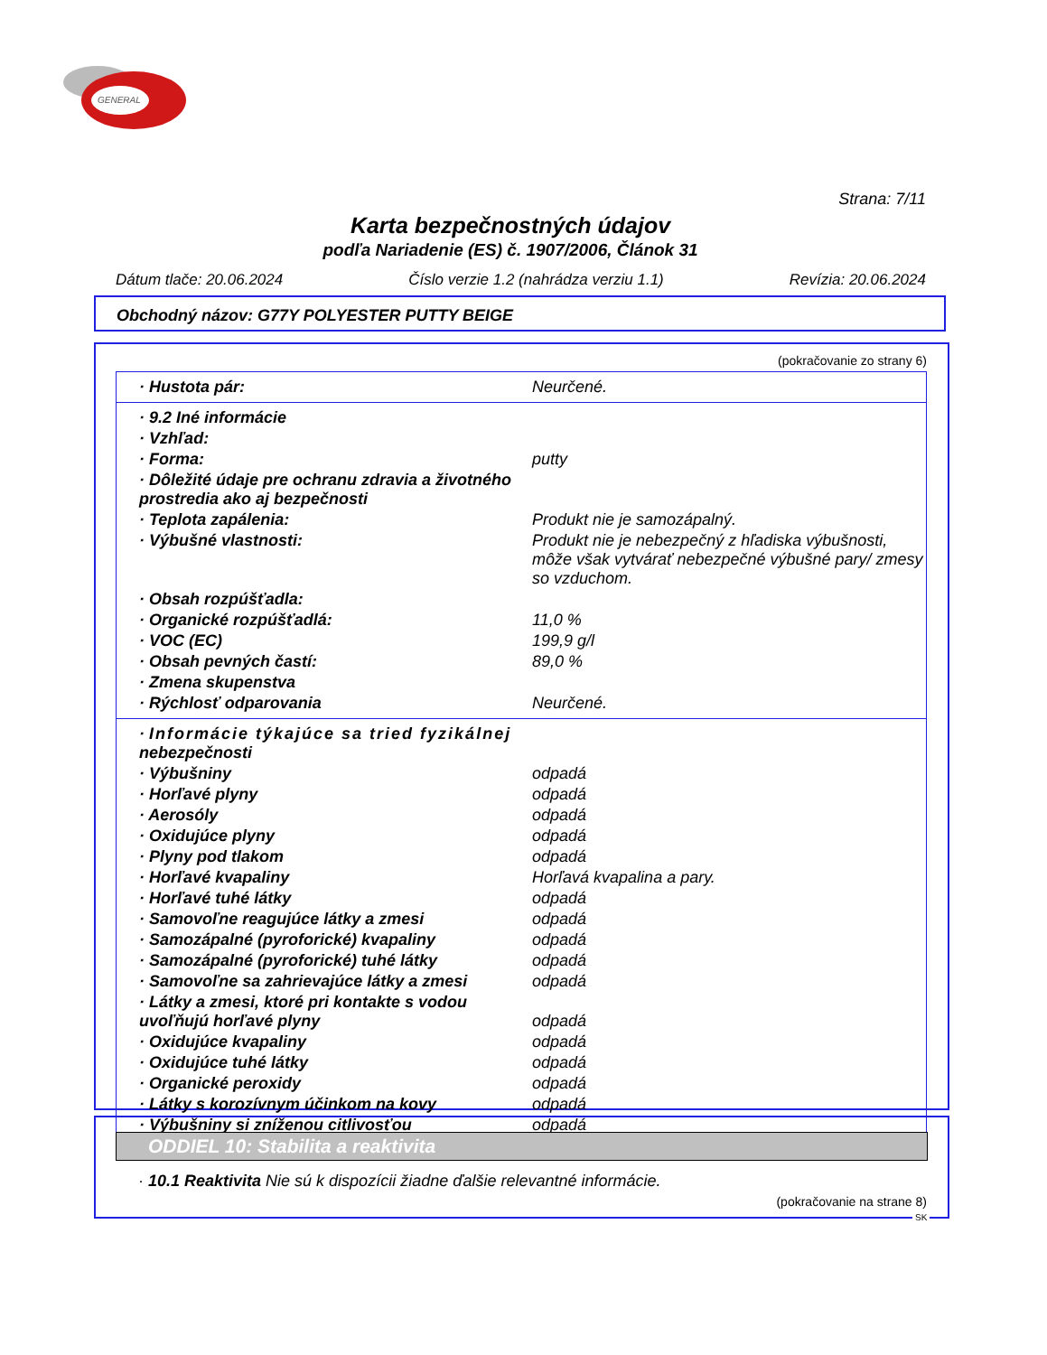GENERAL
Strana: 7/11
Karta bezpečnostných údajov
podľa Nariadenie (ES) č. 1907/2006, Článok 31
Dátum tlače: 20.06.2024 Číslo verzie 1.2 (nahrádza verziu 1.1) Revízia: 20.06.2024
Obchodný názov: G77Y POLYESTER PUTTY BEIGE
(pokračovanie zo strany 6)
| · Hustota pár: | Neurčené. |
| · 9.2 Iné informácie | |
| · Vzhľad: | |
| · Forma: | putty |
| · Dôležité údaje pre ochranu zdravia a životného prostredia ako aj bezpečnosti | |
| · Teplota zapálenia: | Produkt nie je samozápalný. |
| · Výbušné vlastnosti: | Produkt nie je nebezpečný z hľadiska výbušnosti, môže však vytvárať nebezpečné výbušné pary/ zmesy so vzduchom. |
| · Obsah rozpúšťadla: | |
| · Organické rozpúšťadlá: | 11,0 % |
| · VOC (EC) | 199,9 g/l |
| · Obsah pevných častí: | 89,0 % |
| · Zmena skupenstva | |
| · Rýchlosť odparovania | Neurčené. |
| · Informácie týkajúce sa tried fyzikálnej nebezpečnosti | |
| · Výbušniny | odpadá |
| · Horľavé plyny | odpadá |
| · Aerosóly | odpadá |
| · Oxidujúce plyny | odpadá |
| · Plyny pod tlakom | odpadá |
| · Horľavé kvapaliny | Horľavá kvapalina a pary. |
| · Horľavé tuhé látky | odpadá |
| · Samovoľne reagujúce látky a zmesi | odpadá |
| · Samozápalné (pyroforické) kvapaliny | odpadá |
| · Samozápalné (pyroforické) tuhé látky | odpadá |
| · Samovoľne sa zahrievajúce látky a zmesi | odpadá |
| · Látky a zmesi, ktoré pri kontakte s vodou uvoľňujú horľavé plyny | odpadá |
| · Oxidujúce kvapaliny | odpadá |
| · Oxidujúce tuhé látky | odpadá |
| · Organické peroxidy | odpadá |
| · Látky s korozívnym účinkom na kovy | odpadá |
| · Výbušniny si zníženou citlivosťou | odpadá |
ODDIEL 10: Stabilita a reaktivita
· 10.1 Reaktivita Nie sú k dispozícii žiadne ďalšie relevantné informácie.
(pokračovanie na strane 8)
SK